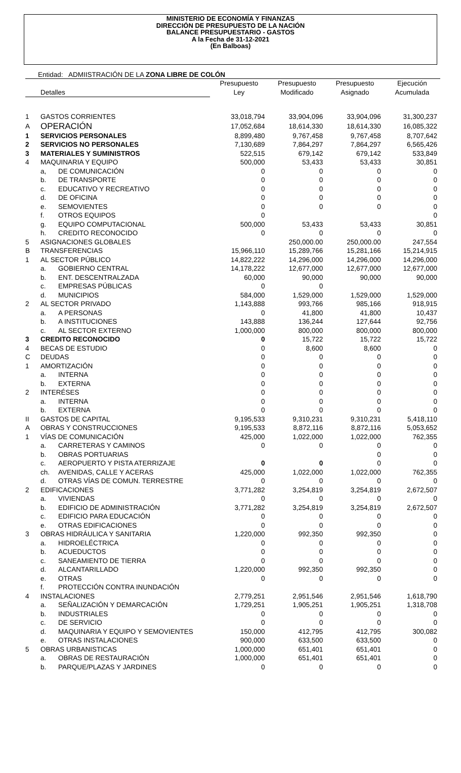MINISTERIO DE ECONOMÍA Y FINANZAS
DIRECCIÓN DE PRESUPUESTO DE LA NACIÓN
BALANCE PRESUPUESTARIO - GASTOS
A la Fecha de 31-12-2021
(En Balboas)
Entidad: ADMIISTRACIÓN DE LA ZONA LIBRE DE COLÓN
| | | | Presupuesto | Presupuesto | Presupuesto | Ejecución |
| --- | --- | --- | --- | --- | --- | --- |
| | Detalles | | Ley | Modificado | Asignado | Acumulada |
| 1 | GASTOS CORRIENTES | | 33,018,794 | 33,904,096 | 33,904,096 | 31,300,237 |
| A | OPERACIÓN | | 17,052,684 | 18,614,330 | 18,614,330 | 16,085,322 |
| 1 | SERVICIOS PERSONALES | | 8,899,480 | 9,767,458 | 9,767,458 | 8,707,642 |
| 2 | SERVICIOS NO PERSONALES | | 7,130,689 | 7,864,297 | 7,864,297 | 6,565,426 |
| 3 | MATERIALES Y SUMINISTROS | | 522,515 | 679,142 | 679,142 | 533,849 |
| 4 | MAQUINARIA Y EQUIPO | | 500,000 | 53,433 | 53,433 | 30,851 |
| | a, | DE COMUNICACIÓN | 0 | 0 | 0 | 0 |
| | b. | DE TRANSPORTE | 0 | 0 | 0 | 0 |
| | c. | EDUCATIVO Y RECREATIVO | 0 | 0 | 0 | 0 |
| | d. | DE OFICINA | 0 | 0 | 0 | 0 |
| | e. | SEMOVIENTES | 0 | 0 | 0 | 0 |
| | f. | OTROS EQUIPOS | 0 | | | 0 |
| | g. | EQUIPO COMPUTACIONAL | 500,000 | 53,433 | 53,433 | 30,851 |
| | h. | CREDITO RECONOCIDO | 0 | 0 | 0 | 0 |
| 5 | ASIGNACIONES GLOBALES | | | 250,000.00 | 250,000.00 | 247,554 |
| B | TRANSFERENCIAS | | 15,966,110 | 15,289,766 | 15,281,166 | 15,214,915 |
| 1 | AL SECTOR PÚBLICO | | 14,822,222 | 14,296,000 | 14,296,000 | 14,296,000 |
| | a. | GOBIERNO CENTRAL | 14,178,222 | 12,677,000 | 12,677,000 | 12,677,000 |
| | b. | ENT. DESCENTRALZADA | 60,000 | 90,000 | 90,000 | 90,000 |
| | c. | EMPRESAS PÚBLICAS | 0 | 0 | | |
| | d. | MUNICIPIOS | 584,000 | 1,529,000 | 1,529,000 | 1,529,000 |
| 2 | AL SECTOR PRIVADO | | 1,143,888 | 993,766 | 985,166 | 918,915 |
| | a. | A PERSONAS | 0 | 41,800 | 41,800 | 10,437 |
| | b. | A INSTITUCIONES | 143,888 | 136,244 | 127,644 | 92,756 |
| | c. | AL SECTOR EXTERNO | 1,000,000 | 800,000 | 800,000 | 800,000 |
| 3 | CREDITO RECONOCIDO | | 0 | 15,722 | 15,722 | 15,722 |
| 4 | BECAS DE ESTUDIO | | 0 | 8,600 | 8,600 | 0 |
| C | DEUDAS | | 0 | 0 | 0 | 0 |
| 1 | AMORTIZACIÓN | | 0 | 0 | 0 | 0 |
| | a. | INTERNA | 0 | 0 | 0 | 0 |
| | b. | EXTERNA | 0 | 0 | 0 | 0 |
| 2 | INTERÉSES | | 0 | 0 | 0 | 0 |
| | a. | INTERNA | 0 | 0 | 0 | 0 |
| | b. | EXTERNA | 0 | 0 | 0 | 0 |
| II | GASTOS DE CAPITAL | | 9,195,533 | 9,310,231 | 9,310,231 | 5,418,110 |
| A | OBRAS Y CONSTRUCCIONES | | 9,195,533 | 8,872,116 | 8,872,116 | 5,053,652 |
| 1 | VÍAS DE COMUNICACIÓN | | 425,000 | 1,022,000 | 1,022,000 | 762,355 |
| | a. | CARRETERAS Y CAMINOS | 0 | 0 | 0 | 0 |
| | b. | OBRAS PORTUARIAS | | | 0 | 0 |
| | c. | AEROPUERTO Y PISTA ATERRIZAJE | 0 | 0 | 0 | 0 |
| | ch. | AVENIDAS, CALLE Y ACERAS | 425,000 | 1,022,000 | 1,022,000 | 762,355 |
| | d. | OTRAS VÍAS DE COMUN. TERRESTRE | 0 | 0 | 0 | 0 |
| 2 | EDIFICACIONES | | 3,771,282 | 3,254,819 | 3,254,819 | 2,672,507 |
| | a. | VIVIENDAS | 0 | 0 | 0 | 0 |
| | b. | EDIFICIO DE ADMINISTRACIÓN | 3,771,282 | 3,254,819 | 3,254,819 | 2,672,507 |
| | c. | EDIFICIO PARA EDUCACIÓN | 0 | 0 | 0 | 0 |
| | e. | OTRAS EDIFICACIONES | 0 | 0 | 0 | 0 |
| 3 | OBRAS HIDRÁULICA Y SANITARIA | | 1,220,000 | 992,350 | 992,350 | 0 |
| | a. | HIDROELÉCTRICA | 0 | 0 | 0 | 0 |
| | b. | ACUEDUCTOS | 0 | 0 | 0 | 0 |
| | c. | SANEAMIENTO DE TIERRA | 0 | 0 | 0 | 0 |
| | d. | ALCANTARILLADO | 1,220,000 | 992,350 | 992,350 | 0 |
| | e. | OTRAS | 0 | 0 | 0 | 0 |
| | f. | PROTECCIÓN CONTRA INUNDACIÓN | | | | |
| 4 | INSTALACIONES | | 2,779,251 | 2,951,546 | 2,951,546 | 1,618,790 |
| | a. | SEÑALIZACIÓN Y DEMARCACIÓN | 1,729,251 | 1,905,251 | 1,905,251 | 1,318,708 |
| | b. | INDUSTRIALES | 0 | 0 | 0 | 0 |
| | c. | DE SERVICIO | 0 | 0 | 0 | 0 |
| | d. | MAQUINARIA Y EQUIPO Y SEMOVIENTES | 150,000 | 412,795 | 412,795 | 300,082 |
| | e. | OTRAS INSTALACIONES | 900,000 | 633,500 | 633,500 | 0 |
| 5 | OBRAS URBANISTICAS | | 1,000,000 | 651,401 | 651,401 | 0 |
| | a. | OBRAS DE RESTAURACIÓN | 1,000,000 | 651,401 | 651,401 | 0 |
| | b. | PARQUE/PLAZAS Y JARDINES | 0 | 0 | 0 | 0 |